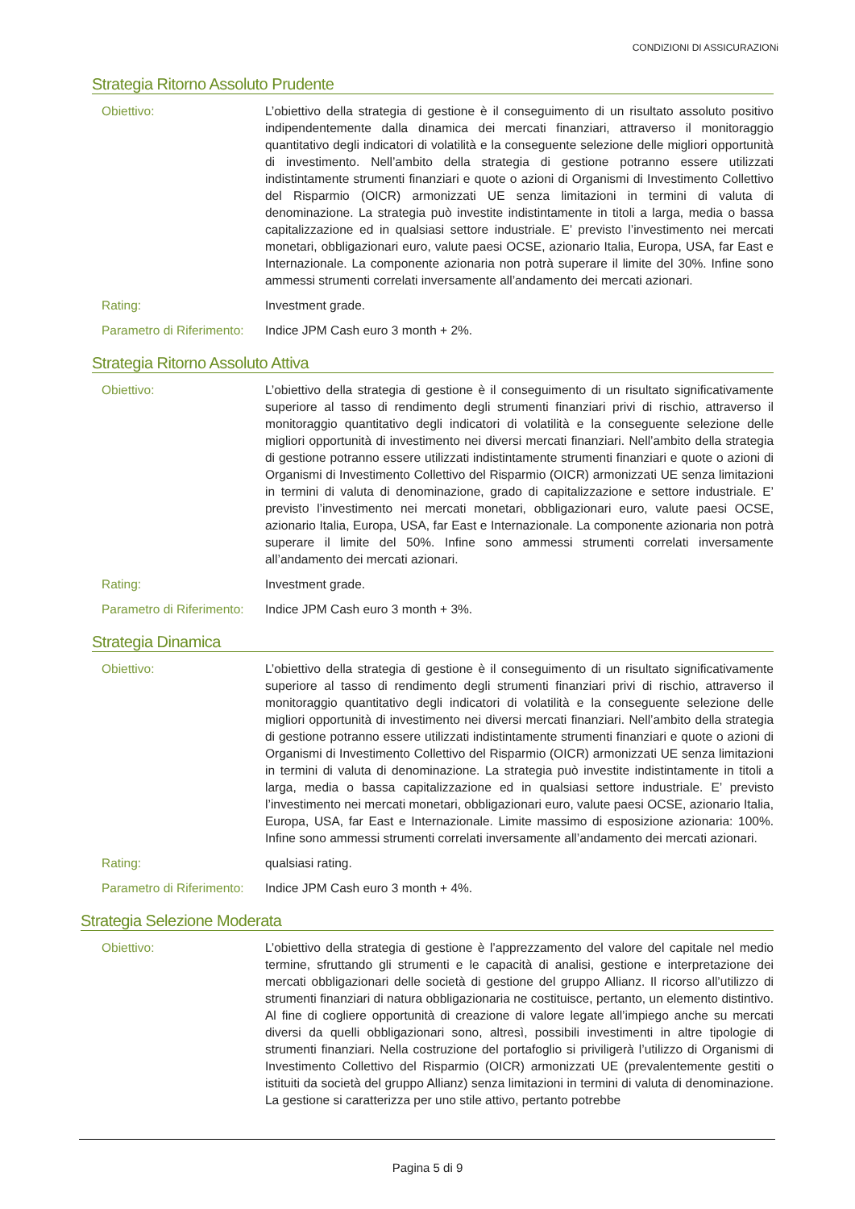CONDIZIONI DI ASSICURAZIONi
Strategia Ritorno Assoluto Prudente
Obiettivo: L’obiettivo della strategia di gestione è il conseguimento di un risultato assoluto positivo indipendentemente dalla dinamica dei mercati finanziari, attraverso il monitoraggio quantitativo degli indicatori di volatilità e la conseguente selezione delle migliori opportunità di investimento. Nell’ambito della strategia di gestione potranno essere utilizzati indistintamente strumenti finanziari e quote o azioni di Organismi di Investimento Collettivo del Risparmio (OICR) armonizzati UE senza limitazioni in termini di valuta di denominazione. La strategia può investite indistintamente in titoli a larga, media o bassa capitalizzazione ed in qualsiasi settore industriale. E’ previsto l’investimento nei mercati monetari, obbligazionari euro, valute paesi OCSE, azionario Italia, Europa, USA, far East e Internazionale. La componente azionaria non potrà superare il limite del 30%. Infine sono ammessi strumenti correlati inversamente all’andamento dei mercati azionari.
Rating: Investment grade.
Parametro di Riferimento:
Indice JPM Cash euro 3 month + 2%.
Strategia Ritorno Assoluto Attiva
Obiettivo: L’obiettivo della strategia di gestione è il conseguimento di un risultato significativamente superiore al tasso di rendimento degli strumenti finanziari privi di rischio, attraverso il monitoraggio quantitativo degli indicatori di volatilità e la conseguente selezione delle migliori opportunità di investimento nei diversi mercati finanziari. Nell’ambito della strategia di gestione potranno essere utilizzati indistintamente strumenti finanziari e quote o azioni di Organismi di Investimento Collettivo del Risparmio (OICR) armonizzati UE senza limitazioni in termini di valuta di denominazione, grado di capitalizzazione e settore industriale. E’ previsto l’investimento nei mercati monetari, obbligazionari euro, valute paesi OCSE, azionario Italia, Europa, USA, far East e Internazionale. La componente azionaria non potrà superare il limite del 50%. Infine sono ammessi strumenti correlati inversamente all’andamento dei mercati azionari.
Rating: Investment grade.
Parametro di Riferimento:
Indice JPM Cash euro 3 month + 3%.
Strategia Dinamica
Obiettivo: L’obiettivo della strategia di gestione è il conseguimento di un risultato significativamente superiore al tasso di rendimento degli strumenti finanziari privi di rischio, attraverso il monitoraggio quantitativo degli indicatori di volatilità e la conseguente selezione delle migliori opportunità di investimento nei diversi mercati finanziari. Nell’ambito della strategia di gestione potranno essere utilizzati indistintamente strumenti finanziari e quote o azioni di Organismi di Investimento Collettivo del Risparmio (OICR) armonizzati UE senza limitazioni in termini di valuta di denominazione. La strategia può investite indistintamente in titoli a larga, media o bassa capitalizzazione ed in qualsiasi settore industriale. E’ previsto l’investimento nei mercati monetari, obbligazionari euro, valute paesi OCSE, azionario Italia, Europa, USA, far East e Internazionale. Limite massimo di esposizione azionaria: 100%. Infine sono ammessi strumenti correlati inversamente all’andamento dei mercati azionari.
Rating: qualsiasi rating.
Parametro di Riferimento:
Indice JPM Cash euro 3 month + 4%.
Strategia Selezione Moderata
Obiettivo: L’obiettivo della strategia di gestione è l’apprezzamento del valore del capitale nel medio termine, sfruttando gli strumenti e le capacità di analisi, gestione e interpretazione dei mercati obbligazionari delle società di gestione del gruppo Allianz. Il ricorso all’utilizzo di strumenti finanziari di natura obbligazionaria ne costituisce, pertanto, un elemento distintivo. Al fine di cogliere opportunità di creazione di valore legate all’impiego anche su mercati diversi da quelli obbligazionari sono, altresì, possibili investimenti in altre tipologie di strumenti finanziari. Nella costruzione del portafoglio si priviligerà l’utilizzo di Organismi di Investimento Collettivo del Risparmio (OICR) armonizzati UE (prevalentemente gestiti o istituiti da società del gruppo Allianz) senza limitazioni in termini di valuta di denominazione. La gestione si caratterizza per uno stile attivo, pertanto potrebbe
Pagina 5 di 9